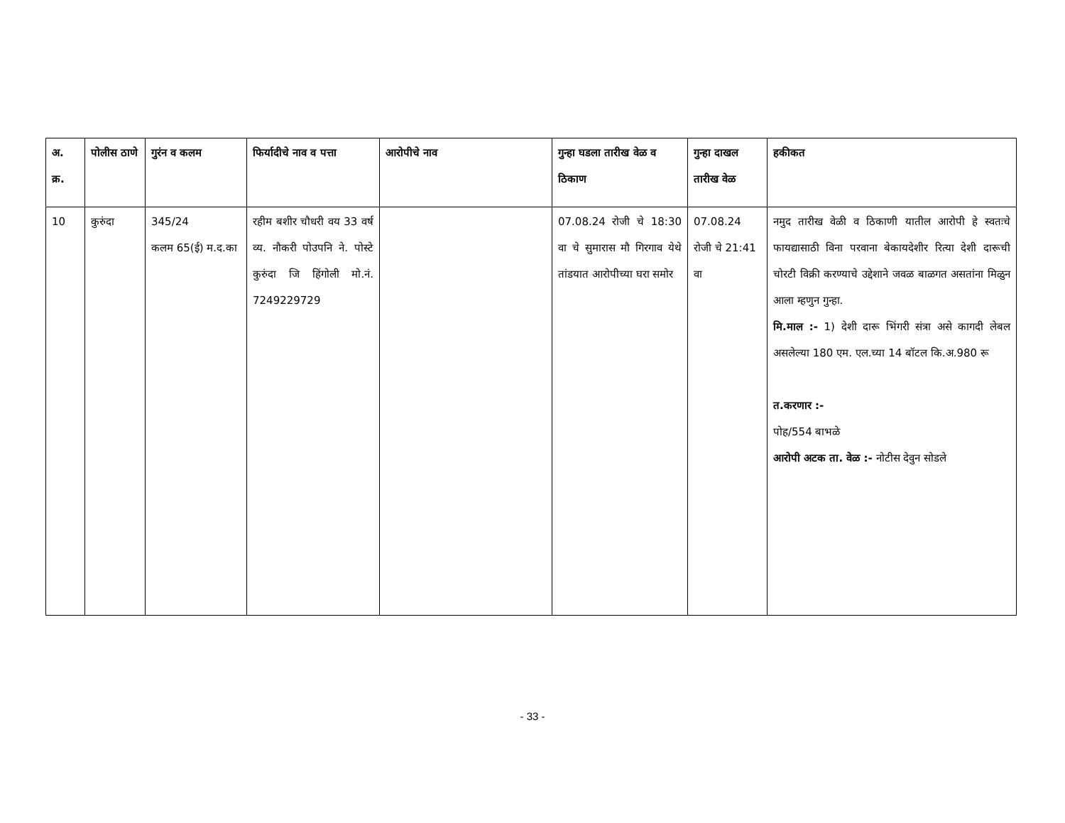| अ. क्र. | पोलीस ठाणे | गुरंन व कलम | फिर्यादीचे नाव व पत्ता | आरोपीचे नाव | गुन्हा घडला तारीख वेळ व ठिकाण | गुन्हा दाखल तारीख वेळ | हकीकत |
| --- | --- | --- | --- | --- | --- | --- | --- |
| 10 | कुरुंदा | 345/24 कलम 65(ई) म.द.का | रहीम बशीर चौधरी वय 33 वर्ष व्य. नौकरी पोउपनि ने. पोस्टे कुरुंदा जि हिंगोली मो.नं. 7249229729 | | 07.08.24 रोजी चे 18:30 वा चे सुमारास मौ गिरगाव येथे तांडयात आरोपीच्या घरा समोर | 07.08.24 रोजी चे 21:41 वा | नमुद तारीख वेळी व ठिकाणी यातील आरोपी हे स्वतःचे फायद्यासाठी विना परवाना बेकायदेशीर रित्या देशी दारूची चोरटी विक्री करण्याचे उद्देशाने जवळ बाळगत असतांना मिळुन आला म्हणुन गुन्हा. मि.माल :- 1) देशी दारू भिंगरी संत्रा असे कागदी लेबल असलेल्या 180 एम. एल.च्या 14 बॉटल कि.अ.980 रू त.करणार :- पोह/554 बाभळे आरोपी अटक ता. वेळ :- नोटीस देवुन सोडले |
- 33 -